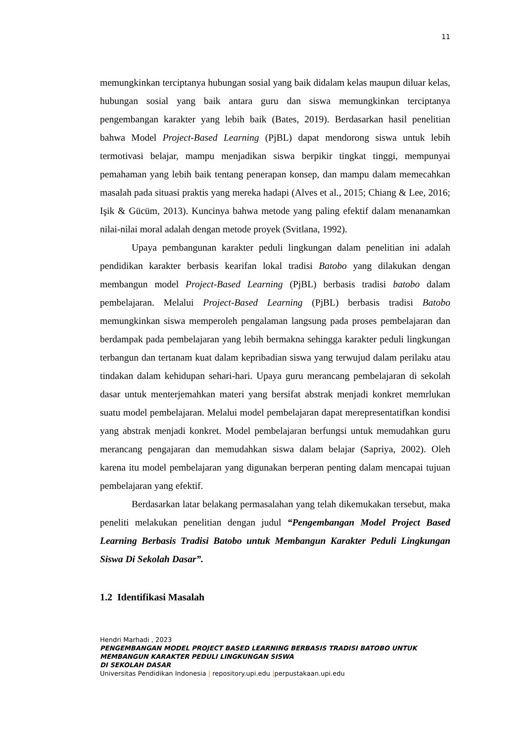11
memungkinkan terciptanya hubungan sosial yang baik didalam kelas maupun diluar kelas, hubungan sosial yang baik antara guru dan siswa memungkinkan terciptanya pengembangan karakter yang lebih baik (Bates, 2019). Berdasarkan hasil penelitian bahwa Model Project-Based Learning (PjBL) dapat mendorong siswa untuk lebih termotivasi belajar, mampu menjadikan siswa berpikir tingkat tinggi, mempunyai pemahaman yang lebih baik tentang penerapan konsep, dan mampu dalam memecahkan masalah pada situasi praktis yang mereka hadapi (Alves et al., 2015; Chiang & Lee, 2016; Işik & Gücüm, 2013). Kuncinya bahwa metode yang paling efektif dalam menanamkan nilai-nilai moral adalah dengan metode proyek (Svitlana, 1992).
Upaya pembangunan karakter peduli lingkungan dalam penelitian ini adalah pendidikan karakter berbasis kearifan lokal tradisi Batobo yang dilakukan dengan membangun model Project-Based Learning (PjBL) berbasis tradisi batobo dalam pembelajaran. Melalui Project-Based Learning (PjBL) berbasis tradisi Batobo memungkinkan siswa memperoleh pengalaman langsung pada proses pembelajaran dan berdampak pada pembelajaran yang lebih bermakna sehingga karakter peduli lingkungan terbangun dan tertanam kuat dalam kepribadian siswa yang terwujud dalam perilaku atau tindakan dalam kehidupan sehari-hari. Upaya guru merancang pembelajaran di sekolah dasar untuk menterjemahkan materi yang bersifat abstrak menjadi konkret memrlukan suatu model pembelajaran. Melalui model pembelajaran dapat merepresentatifkan kondisi yang abstrak menjadi konkret. Model pembelajaran berfungsi untuk memudahkan guru merancang pengajaran dan memudahkan siswa dalam belajar (Sapriya, 2002). Oleh karena itu model pembelajaran yang digunakan berperan penting dalam mencapai tujuan pembelajaran yang efektif.
Berdasarkan latar belakang permasalahan yang telah dikemukakan tersebut, maka peneliti melakukan penelitian dengan judul “Pengembangan Model Project Based Learning Berbasis Tradisi Batobo untuk Membangun Karakter Peduli Lingkungan Siswa Di Sekolah Dasar”.
1.2 Identifikasi Masalah
Hendri Marhadi , 2023
PENGEMBANGAN MODEL PROJECT BASED LEARNING BERBASIS TRADISI BATOBO UNTUK MEMBANGUN KARAKTER PEDULI LINGKUNGAN SISWA
DI SEKOLAH DASAR
Universitas Pendidikan Indonesia | repository.upi.edu |perpustakaan.upi.edu